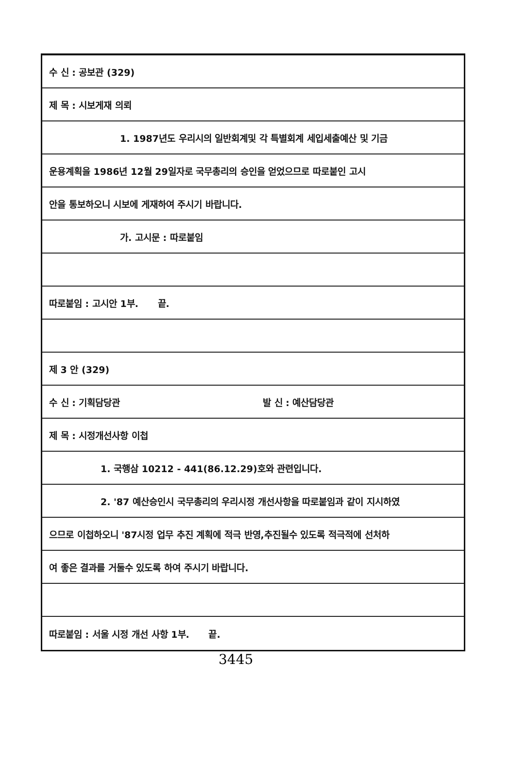수 신 : 공보관 (329)
제 목 : 시보게재 의뢰
1. 1987년도 우리시의 일반회계및 각 특별회계 세입세출예산 및 기금
운용계획을 1986년 12월 29일자로 국무총리의 승인을 얻었으므로 따로붙인 고시
안을 통보하오니 시보에 게재하여 주시기 바랍니다.
가. 고시문 : 따로붙임
따로붙임 : 고시안 1부. 끝.
제 3 안 (329)
수 신 : 기획담당관 발 신 : 예산담당관
제 목 : 시정개선사항 이첩
1. 국행삼 10212 - 441(86.12.29)호와 관련입니다.
2. '87 예산승인시 국무총리의 우리시정 개선사항을 따로붙임과 같이 지시하였
으므로 이첩하오니 '87시정 업무 추진 계획에 적극 반영,추진될수 있도록 적극적에 선처하
여 좋은 결과를 거둘수 있도록 하여 주시기 바랍니다.
따로붙임 : 서울 시정 개선 사항 1부. 끝.
3445